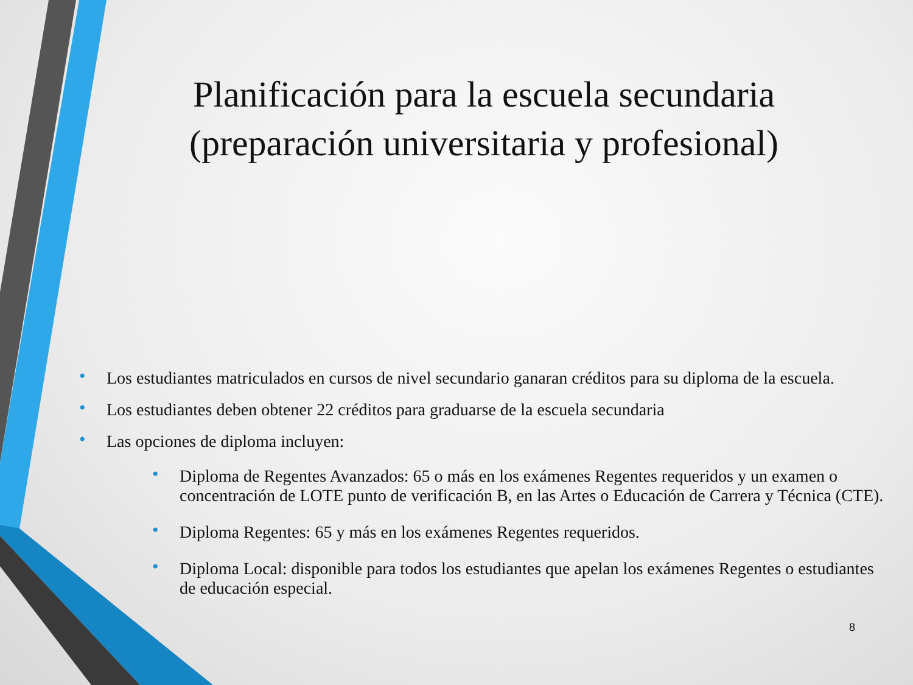Planificación para la escuela secundaria (preparación universitaria y profesional)
• Los estudiantes matriculados en cursos de nivel secundario ganaran créditos para su diploma de la escuela.
• Los estudiantes deben obtener 22 créditos para graduarse de la escuela secundaria
• Las opciones de diploma incluyen:
• Diploma de Regentes Avanzados: 65 o más en los exámenes Regentes requeridos y un examen o concentración de LOTE punto de verificación B, en las Artes o Educación de Carrera y Técnica (CTE).
• Diploma Regentes: 65 y más en los exámenes Regentes requeridos.
• Diploma Local: disponible para todos los estudiantes que apelan los exámenes Regentes o estudiantes de educación especial.
8